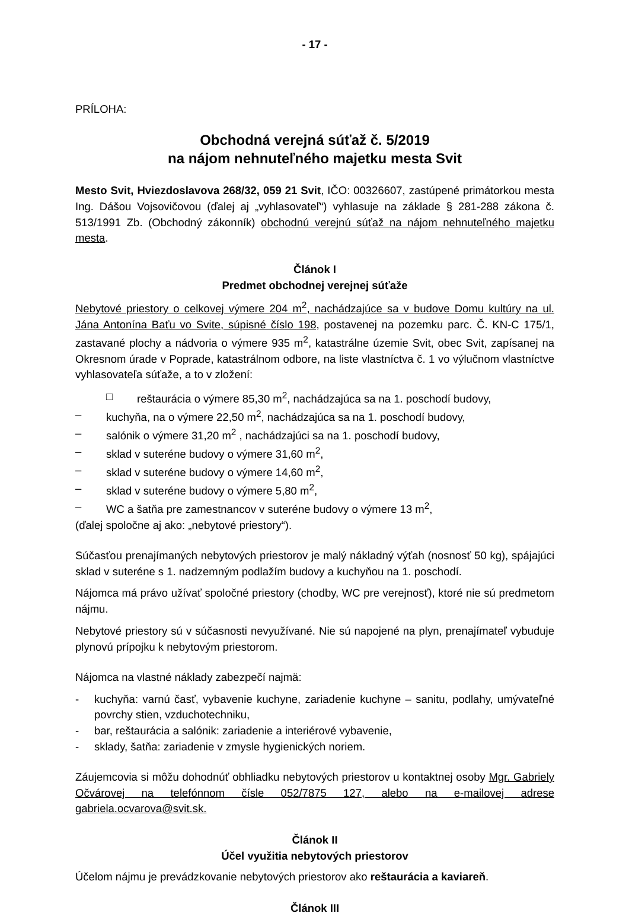- 17 -
PRÍLOHA:
Obchodná verejná súťaž č. 5/2019
na nájom nehnuteľného majetku mesta Svit
Mesto Svit, Hviezdoslavova 268/32, 059 21 Svit, IČO: 00326607, zastúpené primátorkou mesta Ing. Dášou Vojsovičovou (ďalej aj „vyhlasovateľ“) vyhlasuje na základe § 281-288 zákona č. 513/1991 Zb. (Obchodný zákonník) obchodnú verejnú súťaž na nájom nehnuteľného majetku mesta.
Článok I
Predmet obchodnej verejnej súťaže
Nebytové priestory o celkovej výmere 204 m<sup>2</sup>, nachádzajúce sa v budove Domu kultúry na ul. Jána Antonína Baťu vo Svite, súpisné číslo 198, postavenej na pozemku parc. Č. KN-C 175/1, zastavané plochy a nádvoria o výmere 935 m<sup>2</sup>, katastrálne územie Svit, obec Svit, zapísanej na Okresnom úrade v Poprade, katastrálnom odbore, na liste vlastníctva č. 1 vo výlučnom vlastníctve vyhlasovateľa súťaže, a to v zložení:
□ reštaurácia o výmere 85,30 m<sup>2</sup>, nachádzajúca sa na 1. poschodí budovy,
– kuchyňa, na o výmere 22,50 m<sup>2</sup>, nachádzajúca sa na 1. poschodí budovy,
– salónik o výmere 31,20 m<sup>2</sup> , nachádzajúci sa na 1. poschodí budovy,
– sklad v suteréne budovy o výmere 31,60 m<sup>2</sup>,
– sklad v suteréne budovy o výmere 14,60 m<sup>2</sup>,
– sklad v suteréne budovy o výmere 5,80 m<sup>2</sup>,
– WC a šatňa pre zamestnancov v suteréne budovy o výmere 13 m<sup>2</sup>,
(ďalej spoločne aj ako: „nebytové priestory“).
Súčasťou prenajímaných nebytových priestorov je malý nákladný výťah (nosnosť 50 kg), spájajúci sklad v suteréne s 1. nadzemným podlažím budovy a kuchyňou na 1. poschodí.
Nájomca má právo užívať spoločné priestory (chodby, WC pre verejnosť), ktoré nie sú predmetom nájmu.
Nebytové priestory sú v súčasnosti nevyužívané. Nie sú napojené na plyn, prenajímateľ vybuduje plynovú prípojku k nebytovým priestorom.
Nájomca na vlastné náklady zabezpečí najmä:
- kuchyňa: varnú časť, vybavenie kuchyne, zariadenie kuchyne – sanitu, podlahy, umývateľné povrchy stien, vzduchotechniku,
- bar, reštaurácia a salónik: zariadenie a interiérové vybavenie,
- sklady, šatňa: zariadenie v zmysle hygienických noriem.
Záujemcovia si môžu dohodnúť obhliadku nebytových priestorov u kontaktnej osoby Mgr. Gabriely Očvárovej na telefónnom čísle 052/7875 127, alebo na e-mailovej adrese gabriela.ocvarova@svit.sk.
Článok II
Účel využitia nebytových priestorov
Účelom nájmu je prevádzkovanie nebytových priestorov ako reštaurácia a kaviareň.
Článok III